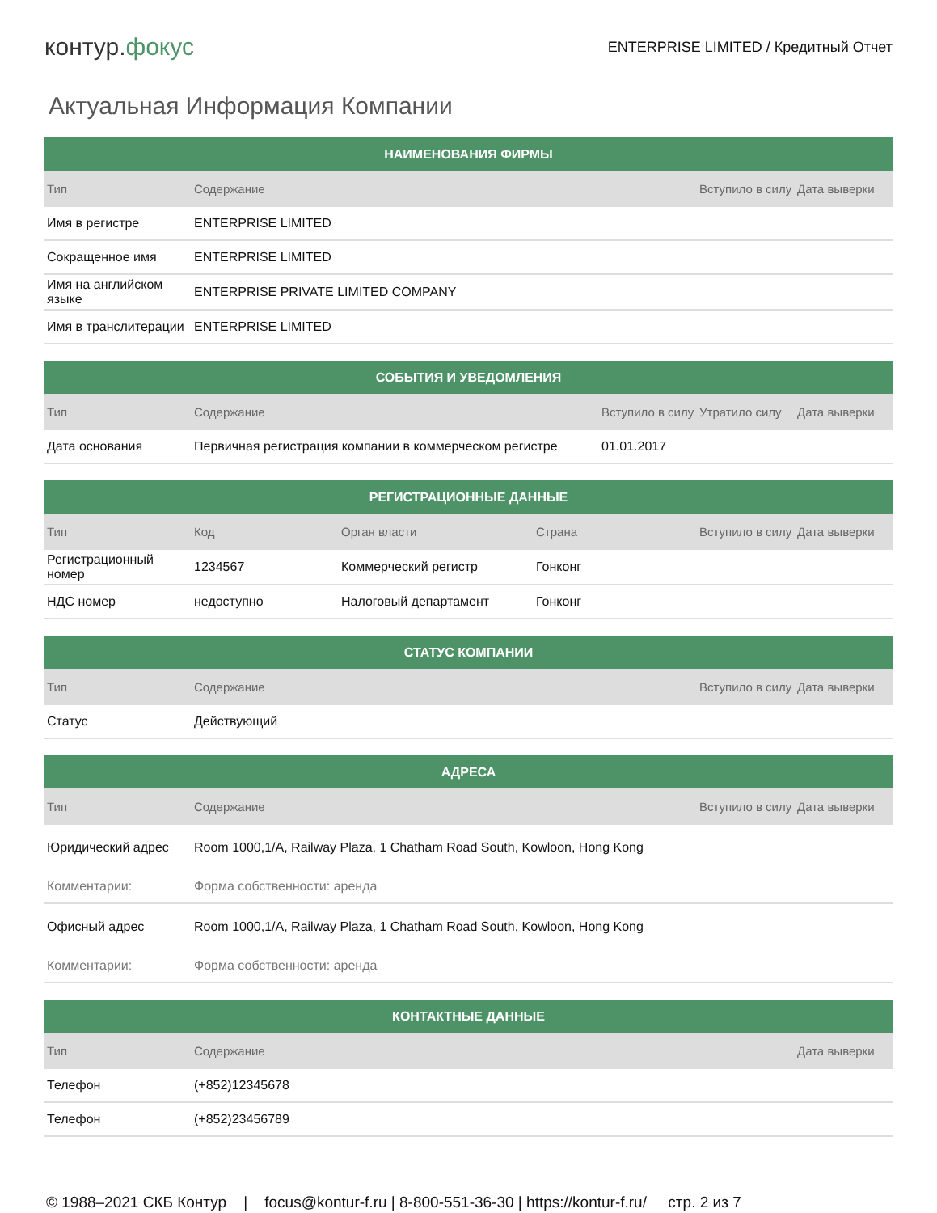контур.фокус
ENTERPRISE LIMITED / Кредитный Отчет
Актуальная Информация Компании
| НАИМЕНОВАНИЯ ФИРМЫ | | | |
| --- | --- | --- | --- |
| Тип | Содержание | Вступило в силу | Дата выверки |
| Имя в регистре | ENTERPRISE LIMITED | | |
| Сокращенное имя | ENTERPRISE LIMITED | | |
| Имя на английском языке | ENTERPRISE PRIVATE LIMITED COMPANY | | |
| Имя в транслитерации | ENTERPRISE LIMITED | | |
| СОБЫТИЯ И УВЕДОМЛЕНИЯ | | | | |
| --- | --- | --- | --- | --- |
| Тип | Содержание | Вступило в силу | Утратило силу | Дата выверки |
| Дата основания | Первичная регистрация компании в коммерческом регистре | 01.01.2017 | | |
| РЕГИСТРАЦИОННЫЕ ДАННЫЕ | | | | | |
| --- | --- | --- | --- | --- | --- |
| Тип | Код | Орган власти | Страна | Вступило в силу | Дата выверки |
| Регистрационный номер | 1234567 | Коммерческий регистр | Гонконг | | |
| НДС номер | недоступно | Налоговый департамент | Гонконг | | |
| СТАТУС КОМПАНИИ | | | |
| --- | --- | --- | --- |
| Тип | Содержание | Вступило в силу | Дата выверки |
| Статус | Действующий | | |
| АДРЕСА | | | |
| --- | --- | --- | --- |
| Тип | Содержание | Вступило в силу | Дата выверки |
| Юридический адрес | Room 1000,1/A, Railway Plaza, 1 Chatham Road South, Kowloon, Hong Kong | | |
| Комментарии: | Форма собственности: аренда | | |
| Офисный адрес | Room 1000,1/A, Railway Plaza, 1 Chatham Road South, Kowloon, Hong Kong | | |
| Комментарии: | Форма собственности: аренда | | |
| КОНТАКТНЫЕ ДАННЫЕ | | |
| --- | --- | --- |
| Тип | Содержание | Дата выверки |
| Телефон | (+852)12345678 | |
| Телефон | (+852)23456789 | |
© 1988–2021 СКБ Контур | focus@kontur-f.ru | 8-800-551-36-30 | https://kontur-f.ru/ стр. 2 из 7